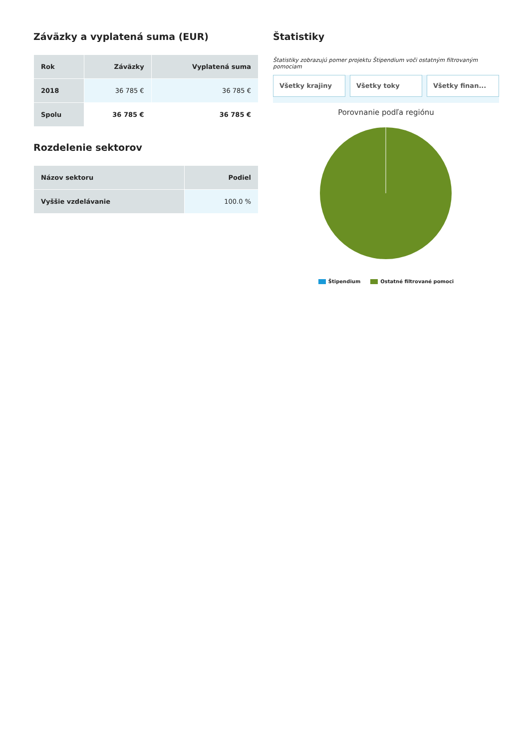Záväzky a vyplatená suma (EUR)
| Rok | Záväzky | Vyplatená suma |
| --- | --- | --- |
| 2018 | 36 785 € | 36 785 € |
| Spolu | 36 785 € | 36 785 € |
Rozdelenie sektorov
| Názov sektoru | Podiel |
| --- | --- |
| Vyššie vzdelávanie | 100.0 % |
Štatistiky
Štatistiky zobrazujú pomer projektu Štipendium voči ostatným filtrovaným pomociam
Všetky krajiny Všetky toky Všetky finan...
Porovnanie podľa regiónu
Štipendium Ostatné filtrované pomoci